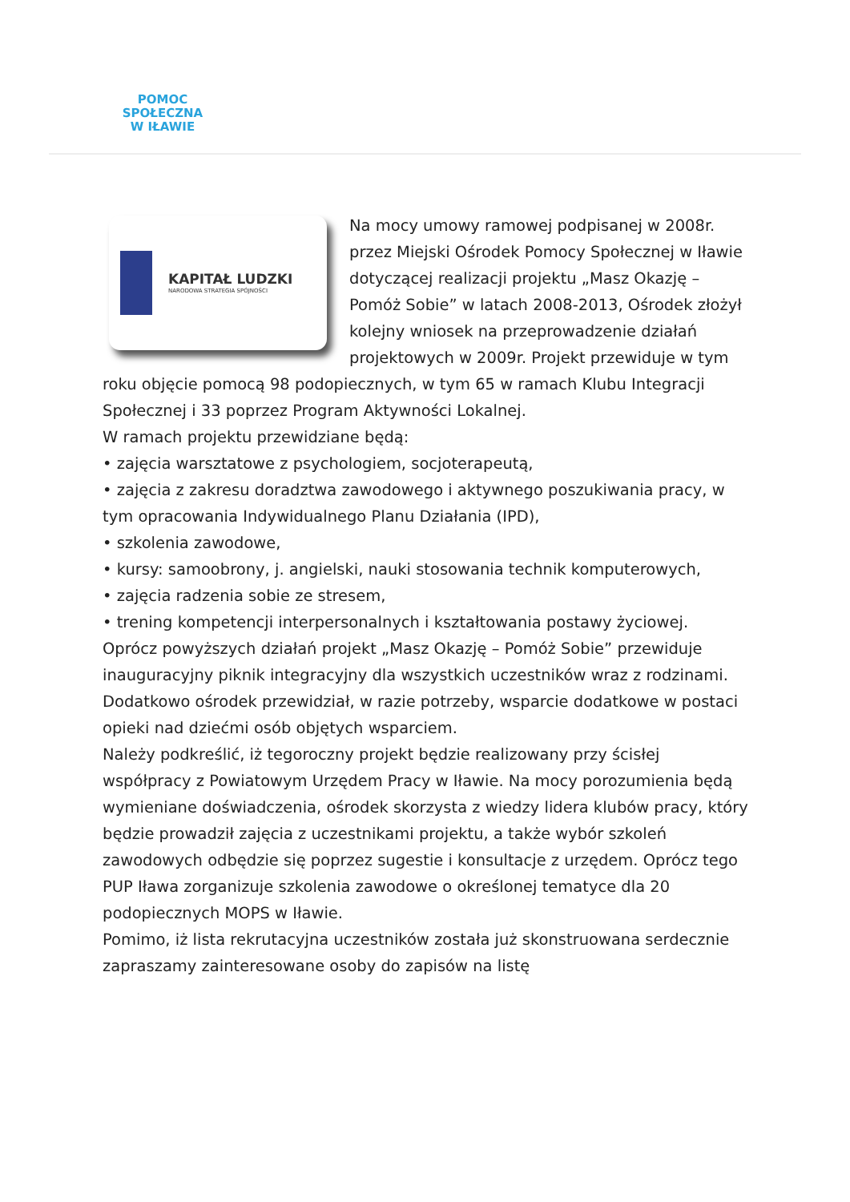POMOC
SPOŁECZNA
W IŁAWIE
KAPITAŁ LUDZKI
NARODOWA STRATEGIA SPÓJNOŚCI
Na mocy umowy ramowej podpisanej w 2008r. przez Miejski Ośrodek Pomocy Społecznej w Iławie dotyczącej realizacji projektu „Masz Okazję – Pomóż Sobie” w latach 2008-2013, Ośrodek złożył kolejny wniosek na przeprowadzenie działań projektowych w 2009r. Projekt przewiduje w tym roku objęcie pomocą 98 podopiecznych, w tym 65 w ramach Klubu Integracji Społecznej i 33 poprzez Program Aktywności Lokalnej.
W ramach projektu przewidziane będą:
• zajęcia warsztatowe z psychologiem, socjoterapeutą,
• zajęcia z zakresu doradztwa zawodowego i aktywnego poszukiwania pracy, w tym opracowania Indywidualnego Planu Działania (IPD),
• szkolenia zawodowe,
• kursy: samoobrony, j. angielski, nauki stosowania technik komputerowych,
• zajęcia radzenia sobie ze stresem,
• trening kompetencji interpersonalnych i kształtowania postawy życiowej.
Oprócz powyższych działań projekt „Masz Okazję – Pomóż Sobie” przewiduje inauguracyjny piknik integracyjny dla wszystkich uczestników wraz z rodzinami. Dodatkowo ośrodek przewidział, w razie potrzeby, wsparcie dodatkowe w postaci opieki nad dziećmi osób objętych wsparciem.
Należy podkreślić, iż tegoroczny projekt będzie realizowany przy ścisłej współpracy z Powiatowym Urzędem Pracy w Iławie. Na mocy porozumienia będą wymieniane doświadczenia, ośrodek skorzysta z wiedzy lidera klubów pracy, który będzie prowadził zajęcia z uczestnikami projektu, a także wybór szkoleń zawodowych odbędzie się poprzez sugestie i konsultacje z urzędem. Oprócz tego PUP Iława zorganizuje szkolenia zawodowe o określonej tematyce dla 20 podopiecznych MOPS w Iławie.
Pomimo, iż lista rekrutacyjna uczestników została już skonstruowana serdecznie zapraszamy zainteresowane osoby do zapisów na listę